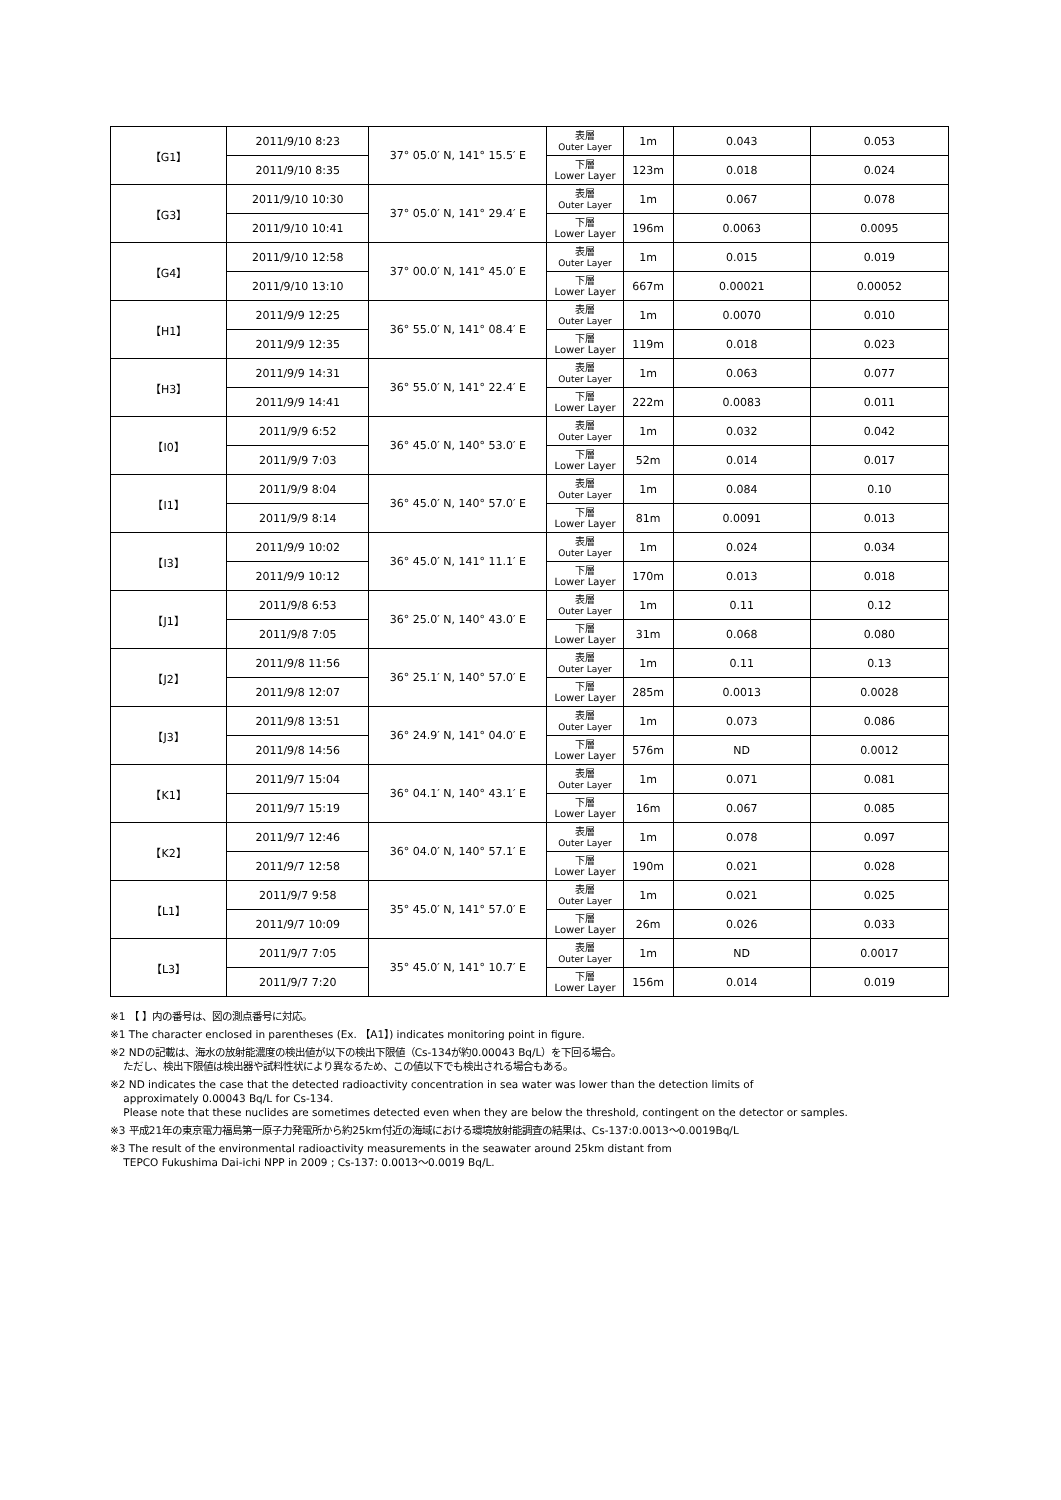| 【G1】 | 2011/9/10 8:23 | 37° 05.0′ N, 141° 15.5′ E | 表層 Outer Layer | 1m | 0.043 | 0.053 |
| | 2011/9/10 8:35 | | 下層 Lower Layer | 123m | 0.018 | 0.024 |
| 【G3】 | 2011/9/10 10:30 | 37° 05.0′ N, 141° 29.4′ E | 表層 Outer Layer | 1m | 0.067 | 0.078 |
| | 2011/9/10 10:41 | | 下層 Lower Layer | 196m | 0.0063 | 0.0095 |
| 【G4】 | 2011/9/10 12:58 | 37° 00.0′ N, 141° 45.0′ E | 表層 Outer Layer | 1m | 0.015 | 0.019 |
| | 2011/9/10 13:10 | | 下層 Lower Layer | 667m | 0.00021 | 0.00052 |
| 【H1】 | 2011/9/9 12:25 | 36° 55.0′ N, 141° 08.4′ E | 表層 Outer Layer | 1m | 0.0070 | 0.010 |
| | 2011/9/9 12:35 | | 下層 Lower Layer | 119m | 0.018 | 0.023 |
| 【H3】 | 2011/9/9 14:31 | 36° 55.0′ N, 141° 22.4′ E | 表層 Outer Layer | 1m | 0.063 | 0.077 |
| | 2011/9/9 14:41 | | 下層 Lower Layer | 222m | 0.0083 | 0.011 |
| 【I0】 | 2011/9/9 6:52 | 36° 45.0′ N, 140° 53.0′ E | 表層 Outer Layer | 1m | 0.032 | 0.042 |
| | 2011/9/9 7:03 | | 下層 Lower Layer | 52m | 0.014 | 0.017 |
| 【I1】 | 2011/9/9 8:04 | 36° 45.0′ N, 140° 57.0′ E | 表層 Outer Layer | 1m | 0.084 | 0.10 |
| | 2011/9/9 8:14 | | 下層 Lower Layer | 81m | 0.0091 | 0.013 |
| 【I3】 | 2011/9/9 10:02 | 36° 45.0′ N, 141° 11.1′ E | 表層 Outer Layer | 1m | 0.024 | 0.034 |
| | 2011/9/9 10:12 | | 下層 Lower Layer | 170m | 0.013 | 0.018 |
| 【J1】 | 2011/9/8 6:53 | 36° 25.0′ N, 140° 43.0′ E | 表層 Outer Layer | 1m | 0.11 | 0.12 |
| | 2011/9/8 7:05 | | 下層 Lower Layer | 31m | 0.068 | 0.080 |
| 【J2】 | 2011/9/8 11:56 | 36° 25.1′ N, 140° 57.0′ E | 表層 Outer Layer | 1m | 0.11 | 0.13 |
| | 2011/9/8 12:07 | | 下層 Lower Layer | 285m | 0.0013 | 0.0028 |
| 【J3】 | 2011/9/8 13:51 | 36° 24.9′ N, 141° 04.0′ E | 表層 Outer Layer | 1m | 0.073 | 0.086 |
| | 2011/9/8 14:56 | | 下層 Lower Layer | 576m | ND | 0.0012 |
| 【K1】 | 2011/9/7 15:04 | 36° 04.1′ N, 140° 43.1′ E | 表層 Outer Layer | 1m | 0.071 | 0.081 |
| | 2011/9/7 15:19 | | 下層 Lower Layer | 16m | 0.067 | 0.085 |
| 【K2】 | 2011/9/7 12:46 | 36° 04.0′ N, 140° 57.1′ E | 表層 Outer Layer | 1m | 0.078 | 0.097 |
| | 2011/9/7 12:58 | | 下層 Lower Layer | 190m | 0.021 | 0.028 |
| 【L1】 | 2011/9/7 9:58 | 35° 45.0′ N, 141° 57.0′ E | 表層 Outer Layer | 1m | 0.021 | 0.025 |
| | 2011/9/7 10:09 | | 下層 Lower Layer | 26m | 0.026 | 0.033 |
| 【L3】 | 2011/9/7 7:05 | 35° 45.0′ N, 141° 10.7′ E | 表層 Outer Layer | 1m | ND | 0.0017 |
| | 2011/9/7 7:20 | | 下層 Lower Layer | 156m | 0.014 | 0.019 |
※1 【 】内の番号は、図の測点番号に対応。
※1 The character enclosed in parentheses (Ex. 【A1】) indicates monitoring point in figure.
※2 NDの記載は、海水の放射能濃度の検出値が以下の検出下限値（Cs-134が約0.00043 Bq/L）を下回る場合。
ただし、検出下限値は検出器や試料性状により異なるため、この値以下でも検出される場合もある。
※2 ND indicates the case that the detected radioactivity concentration in sea water was lower than the detection limits of
approximately 0.00043 Bq/L for Cs-134.
Please note that these nuclides are sometimes detected even when they are below the threshold, contingent on the detector or samples.
※3 平成21年の東京電力福島第一原子力発電所から約25km付近の海域における環境放射能調査の結果は、Cs-137:0.0013～0.0019Bq/L
※3 The result of the environmental radioactivity measurements in the seawater around 25km distant from
TEPCO Fukushima Dai-ichi NPP in 2009 ; Cs-137: 0.0013～0.0019 Bq/L.